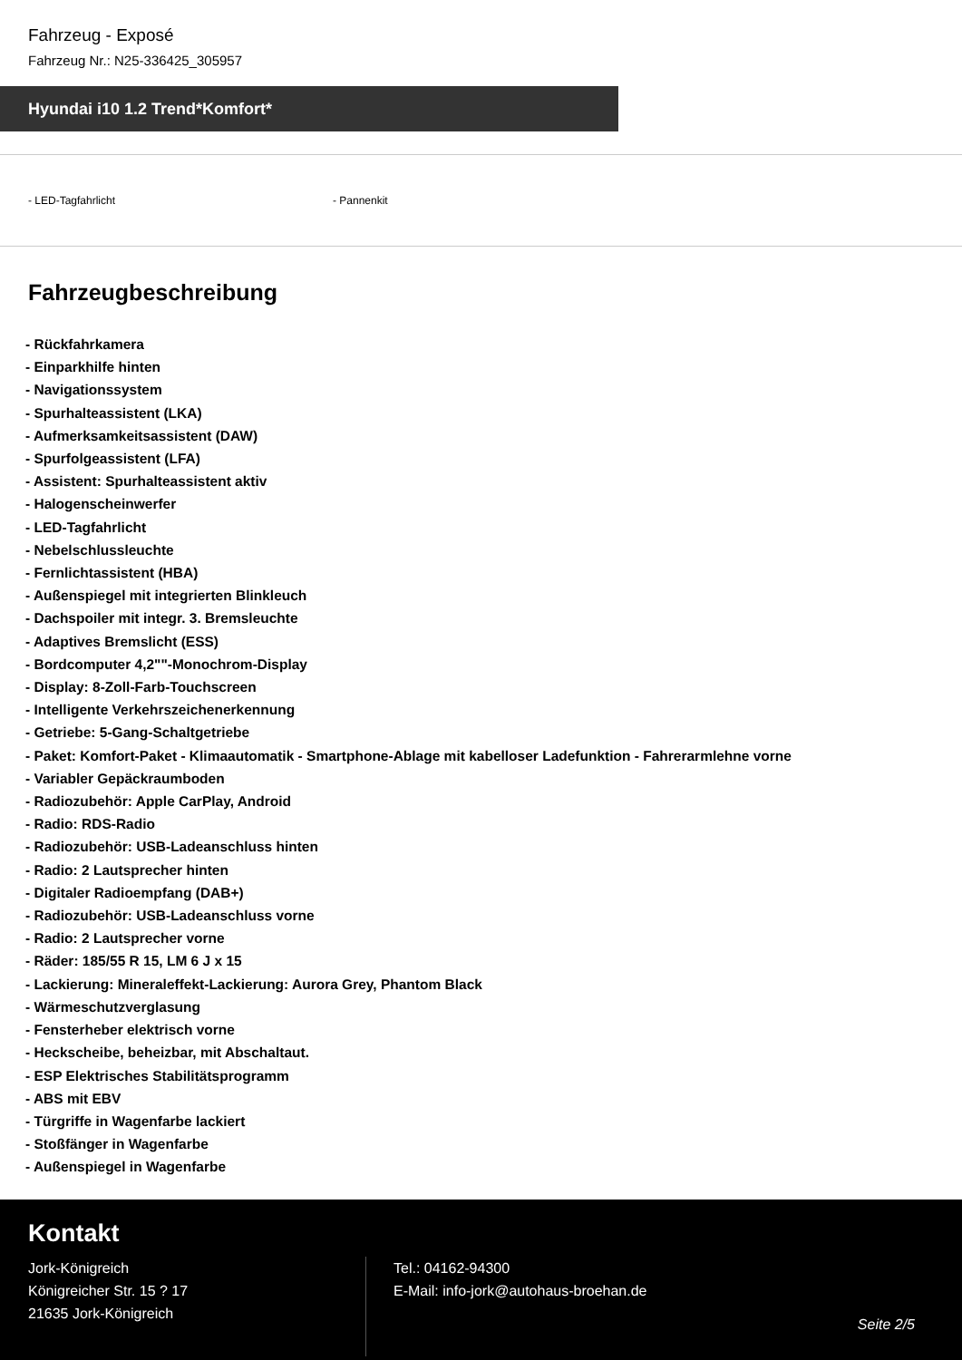Fahrzeug - Exposé
Fahrzeug Nr.: N25-336425_305957
Hyundai i10 1.2 Trend*Komfort*
- LED-Tagfahrlicht - Pannenkit
Fahrzeugbeschreibung
- Rückfahrkamera
- Einparkhilfe hinten
- Navigationssystem
- Spurhalteassistent (LKA)
- Aufmerksamkeitsassistent (DAW)
- Spurfolgeassistent (LFA)
- Assistent: Spurhalteassistent aktiv
- Halogenscheinwerfer
- LED-Tagfahrlicht
- Nebelschlussleuchte
- Fernlichtassistent (HBA)
- Außenspiegel mit integrierten Blinkleuch
- Dachspoiler mit integr. 3. Bremsleuchte
- Adaptives Bremslicht (ESS)
- Bordcomputer 4,2""-Monochrom-Display
- Display: 8-Zoll-Farb-Touchscreen
- Intelligente Verkehrszeichenerkennung
- Getriebe: 5-Gang-Schaltgetriebe
- Paket: Komfort-Paket - Klimaautomatik - Smartphone-Ablage mit kabelloser Ladefunktion - Fahrerarmlehne vorne
- Variabler Gepäckraumboden
- Radiozubehör: Apple CarPlay, Android
- Radio: RDS-Radio
- Radiozubehör: USB-Ladeanschluss hinten
- Radio: 2 Lautsprecher hinten
- Digitaler Radioempfang (DAB+)
- Radiozubehör: USB-Ladeanschluss vorne
- Radio: 2 Lautsprecher vorne
- Räder: 185/55 R 15, LM 6 J x 15
- Lackierung: Mineraleffekt-Lackierung: Aurora Grey, Phantom Black
- Wärmeschutzverglasung
- Fensterheber elektrisch vorne
- Heckscheibe, beheizbar, mit Abschaltaut.
- ESP Elektrisches Stabilitätsprogramm
- ABS mit EBV
- Türgriffe in Wagenfarbe lackiert
- Stoßfänger in Wagenfarbe
- Außenspiegel in Wagenfarbe
Kontakt
Jork-Königreich
Königreicher Str. 15 ? 17
21635 Jork-Königreich
Tel.: 04162-94300
E-Mail: info-jork@autohaus-broehan.de
Seite 2/5